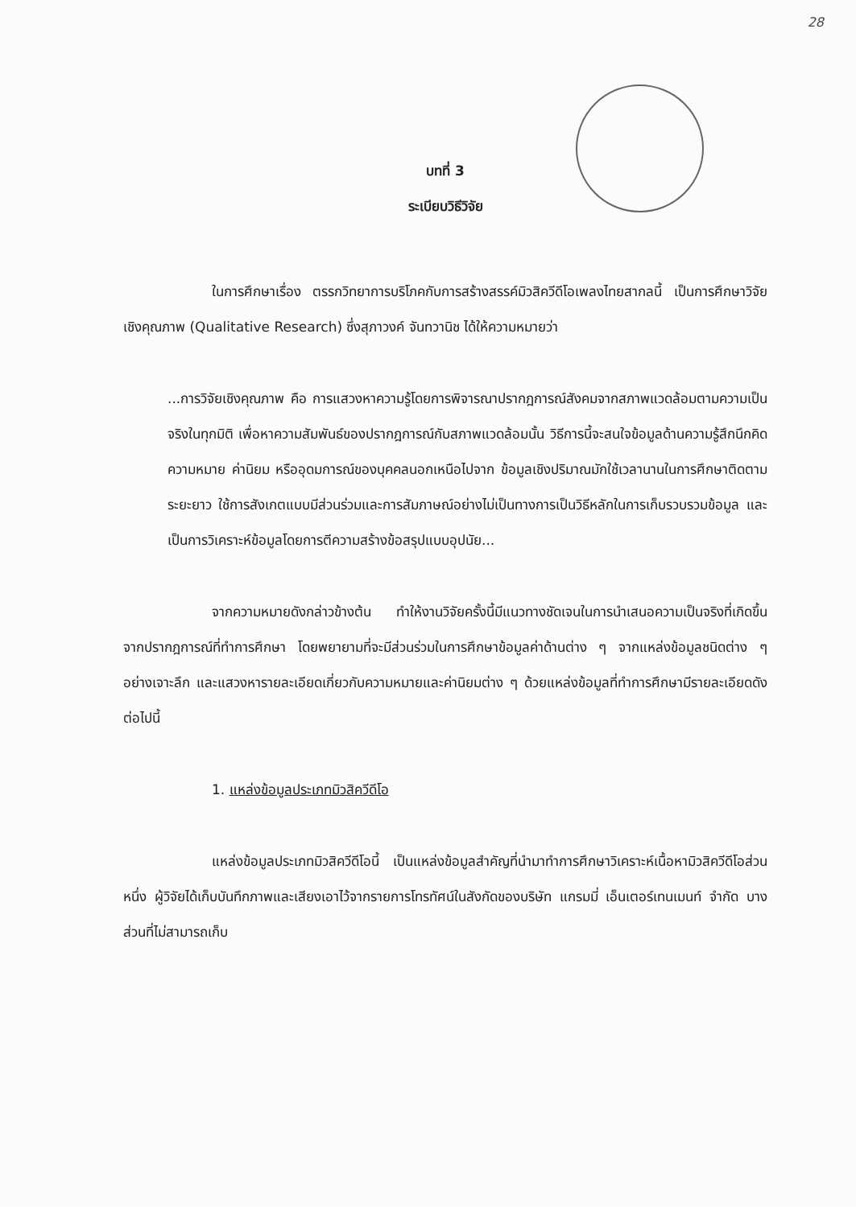28
บทที่ 3
ระเบียบวิธีวิจัย
ในการศึกษาเรื่อง ตรรกวิทยาการบริโภคกับการสร้างสรรค์มิวสิควีดีโอเพลงไทยสากลนี้ เป็นการศึกษาวิจัยเชิงคุณภาพ (Qualitative Research) ซึ่งสุภาวงค์ จันทวานิช ได้ให้ความหมายว่า
...การวิจัยเชิงคุณภาพ คือ การแสวงหาความรู้โดยการพิจารณาปรากฎการณ์สังคมจากสภาพแวดล้อมตามความเป็นจริงในทุกมิติ เพื่อหาความสัมพันธ์ของปรากฎการณ์กับสภาพแวดล้อมนั้น วิธีการนี้จะสนใจข้อมูลด้านความรู้สึกนึกคิด ความหมาย ค่านิยม หรืออุดมการณ์ของบุคคลนอกเหนือไปจาก ข้อมูลเชิงปริมาณมักใช้เวลานานในการศึกษาติดตามระยะยาว ใช้การสังเกตแบบมีส่วนร่วมและการสัมภาษณ์อย่างไม่เป็นทางการเป็นวิธีหลักในการเก็บรวบรวมข้อมูล และเป็นการวิเคราะห์ข้อมูลโดยการตีความสร้างข้อสรุปแบบอุปนัย...
จากความหมายดังกล่าวข้างต้น ทำให้งานวิจัยครั้งนี้มีแนวทางชัดเจนในการนำเสนอความเป็นจริงที่เกิดขึ้นจากปรากฎการณ์ที่ทำการศึกษา โดยพยายามที่จะมีส่วนร่วมในการศึกษาข้อมูลค่าด้านต่าง ๆ จากแหล่งข้อมูลชนิดต่าง ๆ อย่างเจาะลึก และแสวงหารายละเอียดเกี่ยวกับความหมายและค่านิยมต่าง ๆ ด้วยแหล่งข้อมูลที่ทำการศึกษามีรายละเอียดดังต่อไปนี้
1. แหล่งข้อมูลประเภทมิวสิควีดีโอ
แหล่งข้อมูลประเภทมิวสิควีดีโอนี้ เป็นแหล่งข้อมูลสำคัญที่นำมาทำการศึกษาวิเคราะห์เนื้อหามิวสิควีดีโอส่วนหนึ่ง ผู้วิจัยได้เก็บบันทึกภาพและเสียงเอาไว้จากรายการโทรทัศน์ในสังกัดของบริษัท แกรมมี่ เอ็นเตอร์เทนเมนท์ จำกัด บางส่วนที่ไม่สามารถเก็บ